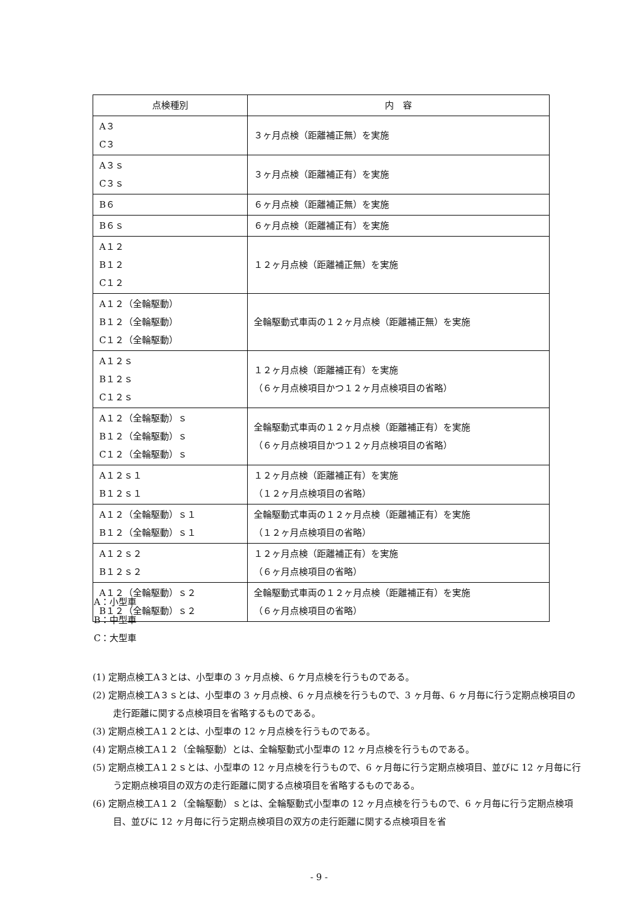| 点検種別 | 内 容 |
| --- | --- |
| A３ C３ | ３ヶ月点検（距離補正無）を実施 |
| A３ｓ C３ｓ | ３ヶ月点検（距離補正有）を実施 |
| B６ | ６ヶ月点検（距離補正無）を実施 |
| B６ｓ | ６ヶ月点検（距離補正有）を実施 |
| A１２ B１２ C１２ | １２ヶ月点検（距離補正無）を実施 |
| A１２（全輪駆動） B１２（全輪駆動） C１２（全輪駆動） | 全輪駆動式車両の１２ヶ月点検（距離補正無）を実施 |
| A１２ｓ B１２ｓ C１２ｓ | １２ヶ月点検（距離補正有）を実施 （６ヶ月点検項目かつ１２ヶ月点検項目の省略） |
| A１２（全輪駆動）ｓ B１２（全輪駆動）ｓ C１２（全輪駆動）ｓ | 全輪駆動式車両の１２ヶ月点検（距離補正有）を実施 （６ヶ月点検項目かつ１２ヶ月点検項目の省略） |
| A１２ｓ１ B１２ｓ１ | １２ヶ月点検（距離補正有）を実施 （１２ヶ月点検項目の省略） |
| A１２（全輪駆動）ｓ１ B１２（全輪駆動）ｓ１ | 全輪駆動式車両の１２ヶ月点検（距離補正有）を実施 （１２ヶ月点検項目の省略） |
| A１２ｓ２ B１２ｓ２ | １２ヶ月点検（距離補正有）を実施 （６ヶ月点検項目の省略） |
| A１２（全輪駆動）ｓ２ B１２（全輪駆動）ｓ２ | 全輪駆動式車両の１２ヶ月点検（距離補正有）を実施 （６ヶ月点検項目の省略） |
A：小型車
B：中型車
C：大型車
(1) 定期点検工A３とは、小型車の 3 ヶ月点検、6 ケ月点検を行うものである。
(2) 定期点検工A３ｓとは、小型車の 3 ヶ月点検、6 ヶ月点検を行うもので、3 ヶ月毎、6 ヶ月毎に行う定期点検項目の走行距離に関する点検項目を省略するものである。
(3) 定期点検工A１２とは、小型車の 12 ヶ月点検を行うものである。
(4) 定期点検工A１２（全輪駆動）とは、全輪駆動式小型車の 12 ヶ月点検を行うものである。
(5) 定期点検工A１２ｓとは、小型車の 12 ヶ月点検を行うもので、6 ヶ月毎に行う定期点検項目、並びに 12 ヶ月毎に行う定期点検項目の双方の走行距離に関する点検項目を省略するものである。
(6) 定期点検工A１２（全輪駆動）ｓとは、全輪駆動式小型車の 12 ヶ月点検を行うもので、6 ヶ月毎に行う定期点検項目、並びに 12 ヶ月毎に行う定期点検項目の双方の走行距離に関する点検項目を省
- 9 -